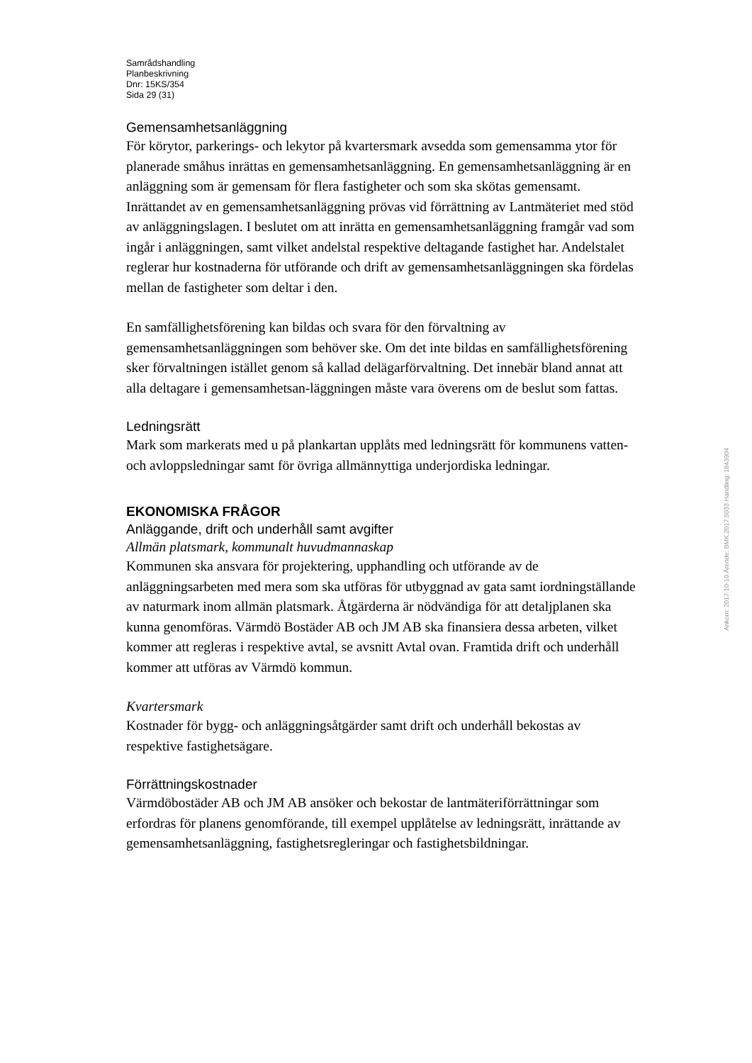Samrådshandling
Planbeskrivning
Dnr: 15KS/354
Sida 29 (31)
Gemensamhetsanläggning
För körytor, parkerings- och lekytor på kvartersmark avsedda som gemensamma ytor för planerade småhus inrättas en gemensamhetsanläggning. En gemensamhetsanläggning är en anläggning som är gemensam för flera fastigheter och som ska skötas gemensamt. Inrättandet av en gemensamhetsanläggning prövas vid förrättning av Lantmäteriet med stöd av anläggningslagen. I beslutet om att inrätta en gemensamhetsanläggning framgår vad som ingår i anläggningen, samt vilket andelstal respektive deltagande fastighet har. Andelstalet reglerar hur kostnaderna för utförande och drift av gemensamhetsanläggningen ska fördelas mellan de fastigheter som deltar i den.
En samfällighetsförening kan bildas och svara för den förvaltning av gemensamhetsanläggningen som behöver ske. Om det inte bildas en samfällighetsförening sker förvaltningen istället genom så kallad delägarförvaltning. Det innebär bland annat att alla deltagare i gemensamhetsan-läggningen måste vara överens om de beslut som fattas.
Ledningsrätt
Mark som markerats med u på plankartan upplåts med ledningsrätt för kommunens vatten- och avloppsledningar samt för övriga allmännyttiga underjordiska ledningar.
EKONOMISKA FRÅGOR
Anläggande, drift och underhåll samt avgifter
Allmän platsmark, kommunalt huvudmannaskap
Kommunen ska ansvara för projektering, upphandling och utförande av de anläggningsarbeten med mera som ska utföras för utbyggnad av gata samt iordningställande av naturmark inom allmän platsmark. Åtgärderna är nödvändiga för att detaljplanen ska kunna genomföras. Värmdö Bostäder AB och JM AB ska finansiera dessa arbeten, vilket kommer att regleras i respektive avtal, se avsnitt Avtal ovan. Framtida drift och underhåll kommer att utföras av Värmdö kommun.
Kvartersmark
Kostnader för bygg- och anläggningsåtgärder samt drift och underhåll bekostas av respektive fastighetsägare.
Förrättningskostnader
Värmdöbostäder AB och JM AB ansöker och bekostar de lantmäteriförrättningar som erfordras för planens genomförande, till exempel upplåtelse av ledningsrätt, inrättande av gemensamhetsanläggning, fastighetsregleringar och fastighetsbildningar.
Ankom: 2017-10-10 Ärende: BMK.2017.5033 Handling: 1843904